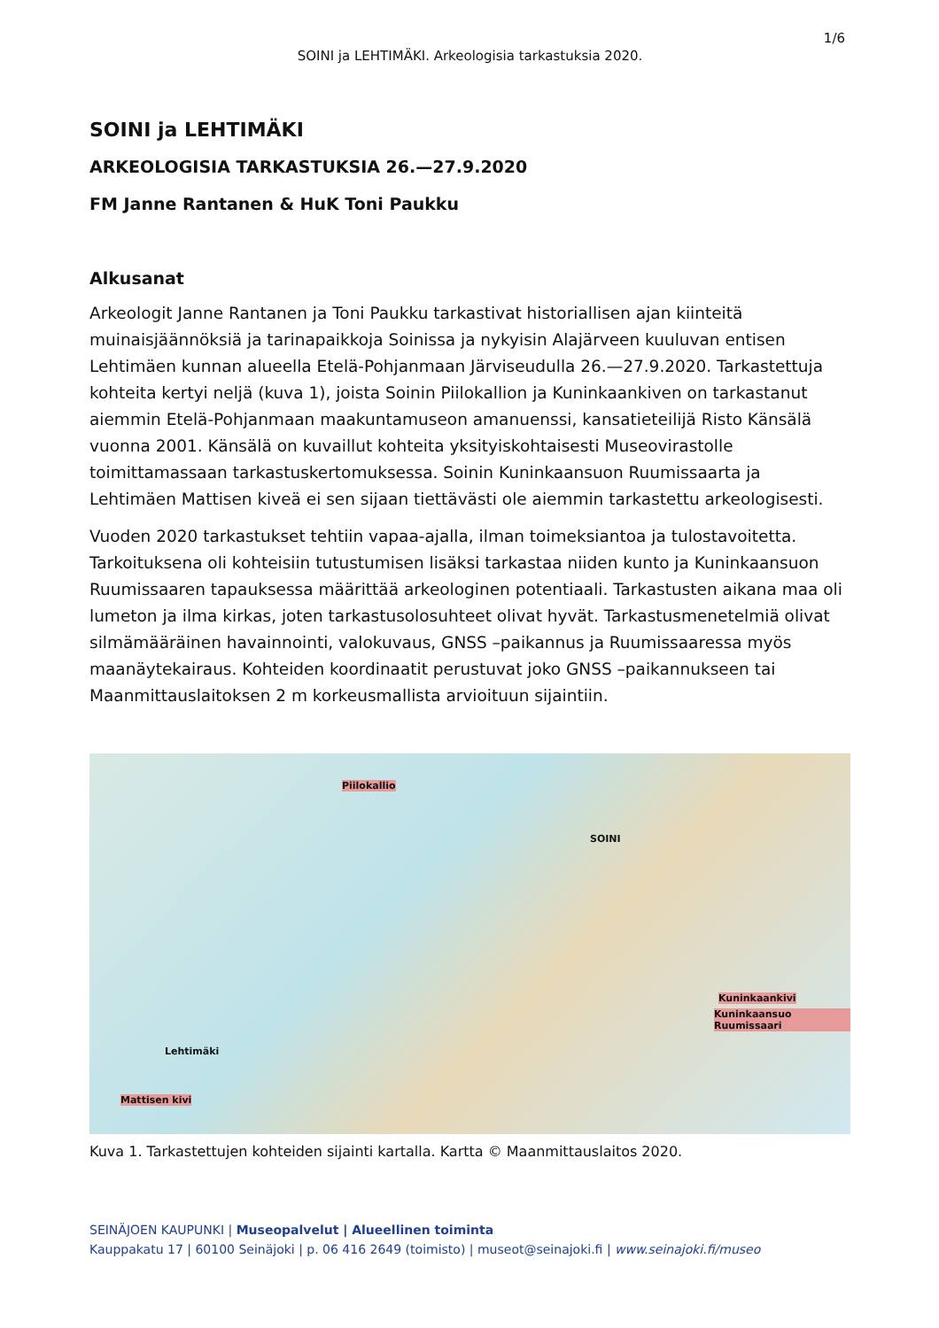1/6
SOINI ja LEHTIMÄKI. Arkeologisia tarkastuksia 2020.
SOINI ja LEHTIMÄKI
ARKEOLOGISIA TARKASTUKSIA 26.—27.9.2020
FM Janne Rantanen & HuK Toni Paukku
Alkusanat
Arkeologit Janne Rantanen ja Toni Paukku tarkastivat historiallisen ajan kiinteitä muinaisjäännöksiä ja tarinapaikkoja Soinissa ja nykyisin Alajärveen kuuluvan entisen Lehtimäen kunnan alueella Etelä-Pohjanmaan Järviseudulla 26.—27.9.2020. Tarkastettuja kohteita kertyi neljä (kuva 1), joista Soinin Piilokallion ja Kuninkaankiven on tarkastanut aiemmin Etelä-Pohjanmaan maakuntamuseon amanuenssi, kansatieteilijä Risto Känsälä vuonna 2001. Känsälä on kuvaillut kohteita yksityiskohtaisesti Museovirastolle toimittamassaan tarkastuskertomuksessa. Soinin Kuninkaansuon Ruumissaarta ja Lehtimäen Mattisen kiveä ei sen sijaan tiettävästi ole aiemmin tarkastettu arkeologisesti.
Vuoden 2020 tarkastukset tehtiin vapaa-ajalla, ilman toimeksiantoa ja tulostavoitetta. Tarkoituksena oli kohteisiin tutustumisen lisäksi tarkastaa niiden kunto ja Kuninkaansuon Ruumissaaren tapauksessa määrittää arkeologinen potentiaali. Tarkastusten aikana maa oli lumeton ja ilma kirkas, joten tarkastusolosuhteet olivat hyvät. Tarkastusmenetelmiä olivat silmämääräinen havainnointi, valokuvaus, GNSS –paikannus ja Ruumissaaressa myös maanäytekairaus. Kohteiden koordinaatit perustuvat joko GNSS –paikannukseen tai Maanmittauslaitoksen 2 m korkeusmallista arvioituun sijaintiin.
Piilokallio
SOINI
Kuninkaankivi
Kuninkaansuo Ruumissaari
Lehtimäki
Mattisen kivi
Kuva 1. Tarkastettujen kohteiden sijainti kartalla. Kartta © Maanmittauslaitos 2020.
SEINÄJOEN KAUPUNKI | Museopalvelut | Alueellinen toiminta
Kauppakatu 17 | 60100 Seinäjoki | p. 06 416 2649 (toimisto) | museot@seinajoki.fi | www.seinajoki.fi/museo